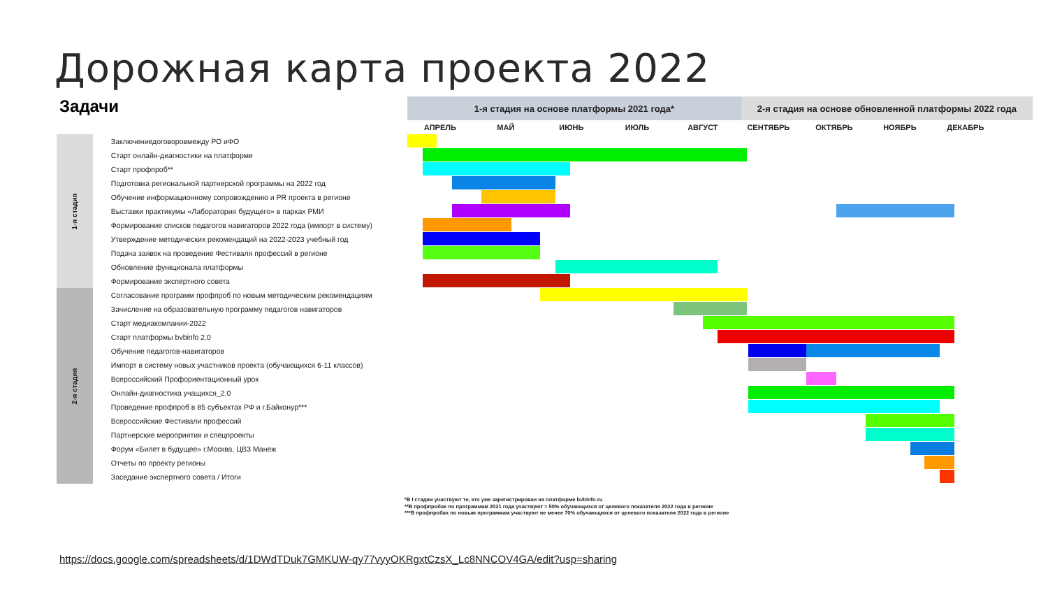Дорожная карта проекта 2022
| Задачи | | / 1-я стадия на основе платформы 2021 года* / 2-я стадия на основе обновленной платформы 2022 года / |
| | | АПРЕЛЬ МАЙ ИЮНЬ ИЮЛЬ АВГУСТ СЕНТЯБРЬ ОКТЯБРЬ НОЯБРЬ ДЕКАБРЬ |
| 1-я стадия | Заключениедоговоровмежду РО иФО | |
| | Старт онлайн-диагностики на платформе | |
| | Старт профпроб** | |
| | Подготовка региональной партнерской программы на 2022 год | |
| | Обучение информационному сопровождению и PR проекта в регионе | |
| | Выставки практикумы «Лаборатория будущего» в парках РМИ | |
| | Формирование списков педагогов навигаторов 2022 года (импорт в систему) | |
| | Утверждение методических рекомендаций на 2022-2023 учебный год | |
| | Подача заявок на проведение Фестиваля профессий в регионе | |
| | Обновление функционала платформы | |
| | Формирование экспертного совета | |
| 2-я стадия | Согласование программ профпроб по новым методическим рекомендациям | |
| | Зачисление на образовательную программу педагогов навигаторов | |
| | Старт медиакомпании-2022 | |
| | Старт платформы bvbinfo 2.0 | |
| | Обучение педагогов-навигаторов | |
| | Импорт в систему новых участников проекта (обучающихся 6-11 классов) | |
| | Всероссийский Профориентационный урок | |
| | Онлайн-диагностика учащихся_2.0 | |
| | Проведение профпроб в 85 субъектах РФ и г.Байконур*** | |
| | Всероссийские Фестивали профессий | |
| | Партнерские мероприятия и спецпроекты | |
| | Форум «Билет в будущее» г.Москва, ЦВЗ Манеж | |
| | Отчеты по проекту регионы | |
| | Заседание экспертного совета / Итоги | |
*В I стадии участвуют те, кто уже зарегистрирован на платформе bvbinfo.ru
**В профпробах по программам 2021 года участвуют ≈ 50% обучающихся от целевого показателя 2022 года в регионе
***В профпробах по новым программам участвуют не менее 70% обучающихся от целевого показателя 2022 года в регионе
https://docs.google.com/spreadsheets/d/1DWdTDuk7GMKUW-qy77vyyOKRgxtCzsX_Lc8NNCOV4GA/edit?usp=sharing